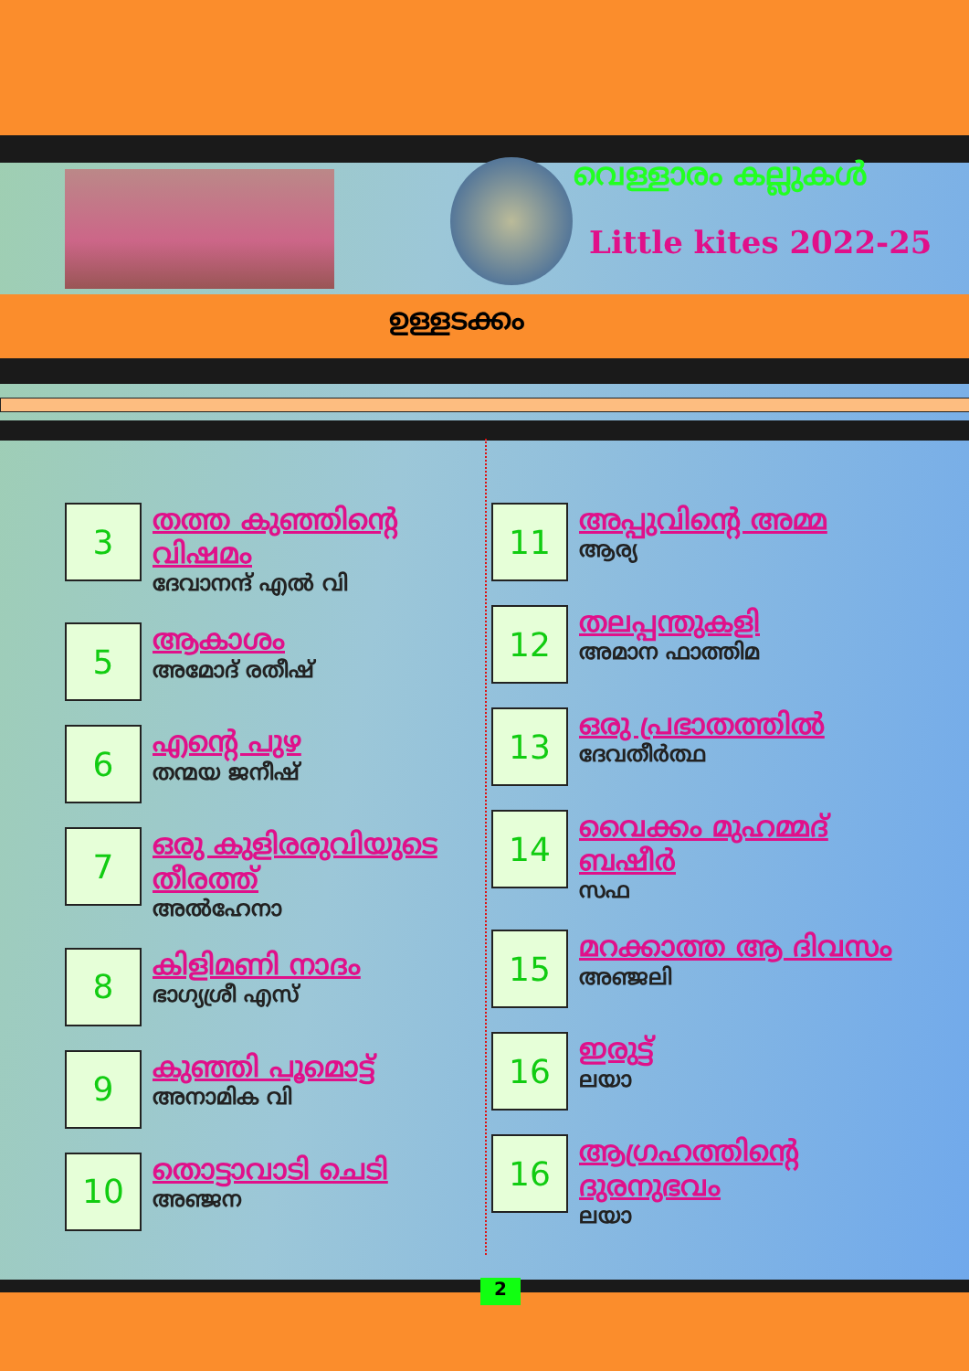വെള്ളാരം കല്ലുകൾ
Little kites 2022-25
ഉള്ളടക്കം
3
തത്ത കുഞ്ഞിന്റെ വിഷമം
ദേവാനന്ദ് എൽ വി
5
ആകാശം
അമോദ് രതീഷ്
6
എന്റെ പുഴ
തന്മയ ജനീഷ്
7
ഒരു കുളിരരുവിയുടെ തീരത്ത്
അൽഹേനാ
8
കിളിമണി നാദം
ഭാഗ്യശ്രീ എസ്
9
കുഞ്ഞി പൂമൊട്ട്
അനാമിക വി
10
തൊട്ടാവാടി ചെടി
അഞ്ജന
11
അപ്പുവിന്റെ അമ്മ
ആര്യ
12
തലപ്പന്തുകളി
അമാന ഫാത്തിമ
13
ഒരു പ്രഭാതത്തിൽ
ദേവതീർത്ഥ
14
വൈക്കം മുഹമ്മദ് ബഷീർ
സഫ
15
മറക്കാത്ത ആ ദിവസം
അഞ്ജലി
16
ഇരുട്ട്
ലയാ
16
ആഗ്രഹത്തിന്റെ ദുരനുഭവം
ലയാ
2